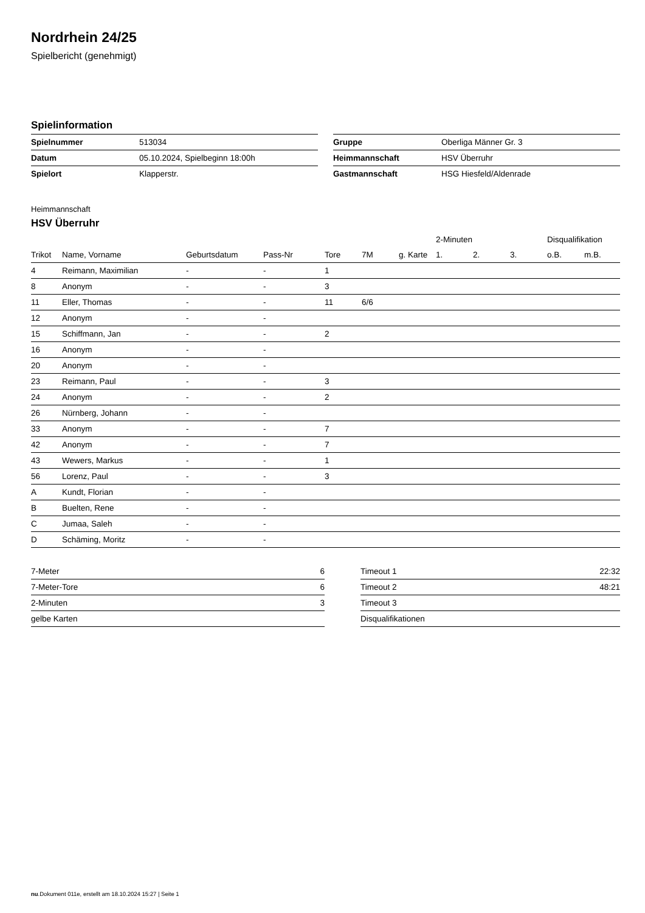Nordrhein 24/25
Spielbericht (genehmigt)
Spielinformation
| Spielnummer | 513034 |
| Datum | 05.10.2024, Spielbeginn 18:00h |
| Spielort | Klapperstr. |
| Gruppe | Oberliga Männer Gr. 3 |
| Heimmannschaft | HSV Überruhr |
| Gastmannschaft | HSG Hiesfeld/Aldenrade |
Heimmannschaft
HSV Überruhr
| | | | | | | | | 2-Minuten | | | Disqualifikation | |
| --- | --- | --- | --- | --- | --- | --- | --- | --- | --- | --- | --- | --- |
| Trikot | Name, Vorname | Geburtsdatum | Pass-Nr | Tore | 7M | g. Karte | | 1. | 2. | 3. | o.B. | m.B. |
| 4 | Reimann, Maximilian | - | - | 1 | | | | | | | | |
| 8 | Anonym | - | - | 3 | | | | | | | | |
| 11 | Eller, Thomas | - | - | 11 | 6/6 | | | | | | | |
| 12 | Anonym | - | - | | | | | | | | | |
| 15 | Schiffmann, Jan | - | - | 2 | | | | | | | | |
| 16 | Anonym | - | - | | | | | | | | | |
| 20 | Anonym | - | - | | | | | | | | | |
| 23 | Reimann, Paul | - | - | 3 | | | | | | | | |
| 24 | Anonym | - | - | 2 | | | | | | | | |
| 26 | Nürnberg, Johann | - | - | | | | | | | | | |
| 33 | Anonym | - | - | 7 | | | | | | | | |
| 42 | Anonym | - | - | 7 | | | | | | | | |
| 43 | Wewers, Markus | - | - | 1 | | | | | | | | |
| 56 | Lorenz, Paul | - | - | 3 | | | | | | | | |
| A | Kundt, Florian | - | - | | | | | | | | | |
| B | Buelten, Rene | - | - | | | | | | | | | |
| C | Jumaa, Saleh | - | - | | | | | | | | | |
| D | Schäming, Moritz | - | - | | | | | | | | | |
| 7-Meter | 6 |
| 7-Meter-Tore | 6 |
| 2-Minuten | 3 |
| gelbe Karten | |
| Timeout 1 | 22:32 |
| Timeout 2 | 48:21 |
| Timeout 3 | |
| Disqualifikationen | |
nu.Dokument 011e, erstellt am 18.10.2024 15:27 | Seite 1